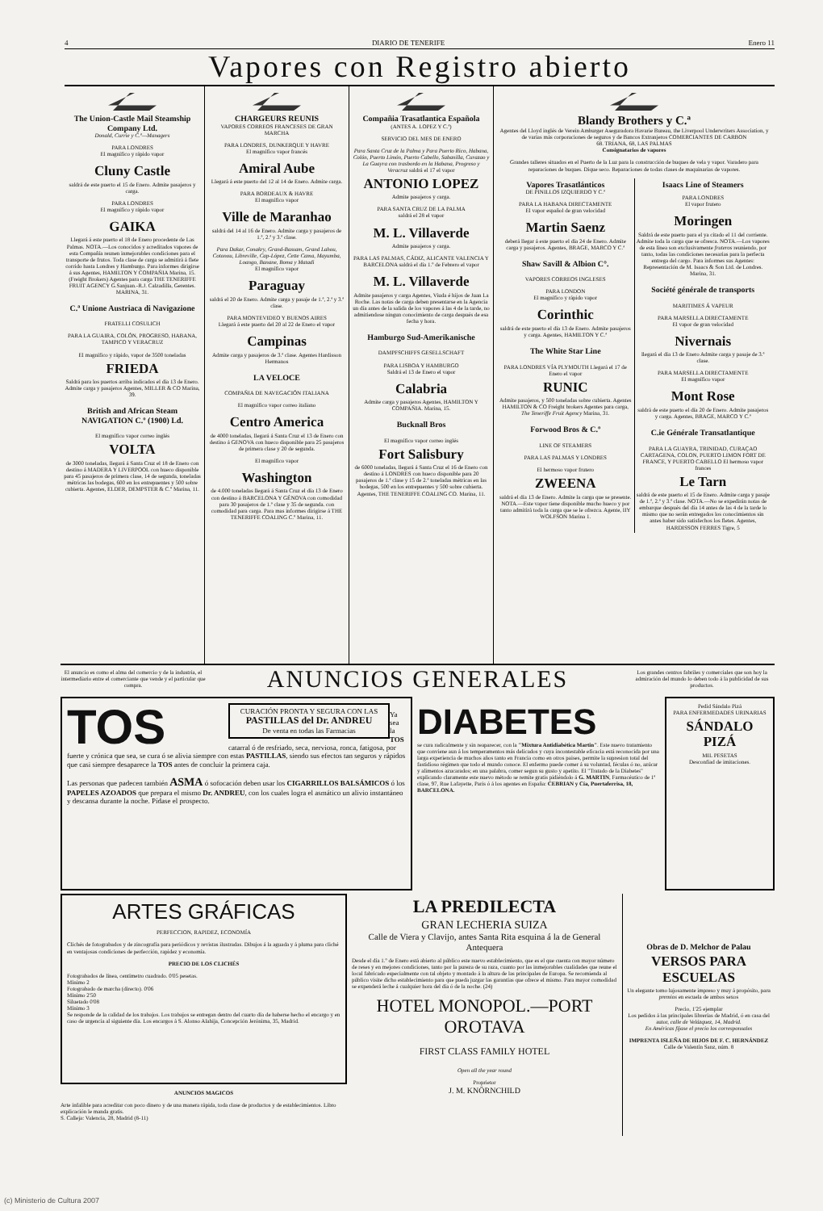4 DIARIO DE TENERIFE Enero 11
Vapores con Registro abierto
The Union-Castle Mail Steamship Company Ltd.
Donald, Currie y C.º—Managers
PARA LONDRES
El magnífico y rápido vapor
Cluny Castle
saldrá de este puerto el 15 de Enero. Admite pasajeros y carga.
PARA LONDRES
El magnífico y rápido vapor
GAIKA
Llegará á este puerto el 18 de Enero procedente de Las Palmas. NOTA.—Los conocidos y acreditados vapores de esta Compañía reunen inmejorables condiciones para el transporte de frutos. Toda clase de carga se admitirá á flete corrido hasta Londres y Hamburgo. Para informes dirigirse á sus Agentes, HAMILTON Y COMPAÑIA Marina, 15. (Freight Brokers) Agentes para carga THE TENERIFFE FRUIT AGENCY G.Sanjuan.-R.J. Calzadilla, Gerentes. MARINA, 31.
C.ª Unione Austriaca di Navigazione
FRATELLI COSULICH
PARA LA GUAIRA, COLÓN, PROGRESO, HABANA, TAMPICO Y VERACRUZ
El magnífico y rápido, vapor de 3500 toneladas
FRIEDA
Saldrá para los puertos arriba indicados el día 13 de Enero. Admite carga y pasajeros Agentes, MILLER & CO Marina, 39.
British and African Steam NAVIGATION C.º (1900) Ld.
El magnífico vapor correo inglés
VOLTA
de 3000 toneladas, llegará á Santa Cruz el 18 de Enero con destino á MADERA Y LIVERPOOL con hueco disponible para 45 pasajeros de primera clase, 14 de segunda, toneladas métricas las bodegas, 600 en los entrepuentes y 500 sobre cubierta. Agentes, ELDER, DEMPSTER & C.º Marina, 11.
CHARGEURS REUNIS
VAPORES CORREOS FRANCESES DE GRAN MARCHA
PARA LONDRES, DUNKERQUE Y HAVRE
El magnífico vapor francés
Amiral Aube
Llegará á este puerto del 12 al 14 de Enero. Admite carga.
PARA BORDEAUX & HAVRE
El magnífico vapor
Ville de Maranhao
saldrá del 14 al 16 de Enero. Admite carga y pasajeros de 1.ª, 2.ª y 3.ª clase.
Para Dakar, Conakry, Grand-Bassam, Grand Lahou, Cotonou, Libreville, Cap-López, Cette Cama, Mayumba, Loango, Banane, Boma y Matadi
El magnífico vapor
Paraguay
saldrá el 20 de Enero. Admite carga y pasaje de 1.ª, 2.ª y 3.ª clase.
PARA MONTEVIDEO Y BUENOS AIRES
Llegará á este puerto del 20 al 22 de Enero el vapor
Campinas
Admite carga y pasajeros de 3.ª clase. Agentes Hardisson Hermanos
LA VELOCE
COMPAÑIA DE NAVEGACIÓN ITALIANA
El magnífico vapor correo italiano
Centro America
de 4000 toneladas, llegará á Santa Cruz el 13 de Enero con destino á GENOVA con hueco disponible para 25 pasajeros de primera clase y 20 de segunda.
El magnífico vapor
Washington
de 4.000 toneladas llegará á Santa Cruz el día 13 de Enero con destino á BARCELONA Y GÉNOVA con comodidad para 30 pasajeros de 1.ª clase y 35 de segunda. con comodidad para carga. Para mas informes dirigirse á THE TENERIFFE COALING C.º Marina, 11.
Compañia Trasatlantica Española
(ANTES A. LOPEZ Y C.ª)
SERVICIO DEL MES DE ENERO
Para Santa Cruz de la Palma y Para Puerto Rico, Habana, Colón, Puerto Limón, Puerto Cabello, Sabanilla, Curazao y La Guayra con trasbordo en la Habana, Progreso y Veracruz saldrá el 17 el vapor
ANTONIO LOPEZ
Admite pasajeros y carga.
PARA SANTA CRUZ DE LA PALMA
saldrá el 28 el vapor
M. L. Villaverde
Admite pasajeros y carga.
PARA LAS PALMAS, CÁDIZ, ALICANTE VALENCIA Y BARCELONA saldrá el día 1.º de Febrero el vapor
M. L. Villaverde
Admite pasajeros y carga Agentes, Viuda é hijos de Juan La Roche. Las notas de carga deben presentarse en la Agencia un día antes de la salida de los vapores á las 4 de la tarde, no admitiendose ningun conocimiento de carga después de esa fecha y hora.
Hamburgo Sud-Amerikanische
DAMPFSCHIFFS GESELLSCHAFT
PARA LISBOA Y HAMBURGO
Saldrá el 13 de Enero el vapor
Calabria
Admite carga y pasajeros Agentes, HAMILTON Y COMPAÑIA. Marina, 15.
Bucknall Bros
El magnífico vapor correo inglés
Fort Salisbury
de 6000 toneladas, llegará á Santa Cruz el 16 de Enero con destino á LONDRES con hueco disponible para 20 pasajeros de 1.ª clase y 15 de 2.ª toneladas métricas en las bodegas, 500 en los entrepuentes y 500 sobre cubierta. Agentes, THE TENERIFFE COALING CO. Marina, 11.
Blandy Brothers y C.ª
Agentes del Lloyd inglés de Verein Amburger Aseguradora Havarie Bureau, the Liverpool Underwriters Association, y de varias más corporaciones de seguros y de Bancos Extranjeros COMERCIANTES DE CARBON
68. TRIANA, 68, LAS PALMAS
Consignatarios de vapores
Grandes talleres situados en el Puerto de la Luz para la construcción de buques de vela y vapor. Varadero para reparaciones de buques. Dique seco. Reparaciones de todas clases de maquinarias de vapores.
Vapores Trasatlánticos
DE PINILLOS IZQUIERDO Y C.ª
PARA LA HABANA DIRECTAMENTE
El vapor español de gran velocidad
Martin Saenz
deberá llegar á este puerto el día 24 de Enero. Admite carga y pasajeros. Agentes, BRAGE, MARCO Y C.ª
Shaw Savill & Albion C°.
VAPORES CORREOS INGLESES
PARA LONDON
El magnífico y rápido vapor
Corinthic
saldrá de este puerto el día 13 de Enero. Admite pasajeros y carga. Agentes, HAMILTON Y C.ª
The White Star Line
PARA LONDRES VÍA PLYMOUTH Llegará el 17 de Enero el vapor
RUNIC
Admite pasajeros, y 500 toneladas sobre cubierta. Agentes HAMILTON & CO Freight brokers Agentes para carga, The Teneriffe Fruit Agency Marina, 31.
Forwood Bros & C.º
LINE OF STEAMERS
PARA LAS PALMAS Y LONDRES
El hermoso vapor frutero
ZWEENA
saldrá el día 13 de Enero. Admite la carga que se presente. NOTA.—Este vapor tiene disponible mucho hueco y por tanto admitirá toda la carga que se le ofrezca. Agente, IIY WOLFSON Marina 1.
Isaacs Line of Steamers
PARA LONDRES
El vapor frutero
Moringen
Saldrá de este puerto para el ya citado el 11 del corriente. Admite toda la carga que se ofresca. NOTA.—Los vapores de esta línea son exclusivamente fruteros reuniendo, por tanto, todas las condiciones necesarias para la perfecta entrega del cargo. Para informes sus Agentes: Representación de M. Isaacs & Son Ltd. de Londres. Marina, 31.
Société générale de transports
MARITIMES Á VAPEUR
PARA MARSELLA DIRECTAMENTE
El vapor de gran velocidad
Nivernais
llegará el día 13 de Enero Admite carga y pasaje de 3.ª clase.
PARA MARSELLA DIRECTAMENTE
El magnífico vapor
Mont Rose
saldrá de este puerto el día 20 de Enero. Admite pasajeros y carga. Agentes, BRAGE, MARCO Y C.ª
C.ie Générale Transatlantique
PARA LA GUAYRA, TRINIDAD, CURAÇAO CARTAGENA, COLON, PUERTO LIMON FORT DE FRANCE, Y PUERTO CABELLO El hermoso vapor frances
Le Tarn
saldrá de este puerto el 15 de Enero. Admite carga y pasaje de 1.ª, 2.ª y 3.ª clase. NOTA.—No se expedirán notas de embarque después del día 14 antes de las 4 de la tarde lo mismo que no serán entregados los conocimientos sin antes haber sido satisfechos los fletes. Agentes, HARDISSON FERRES Tigre, 5
El anuncio es como el alma del comercio y de la industria, el intermediario entre el comerciante que vende y el particular que compra. ANUNCIOS GENERALES Los grandes centros fabriles y comerciales que son hoy la admiración del mundo lo deben todo á la publicidad de sus productos.
TOS
CURACIÓN PRONTA Y SEGURA CON LAS
PASTILLAS del Dr. ANDREU
De venta en todas las Farmacias
Ya sea la TOS catarral ó de resfriado, seca, nerviosa, ronca, fatigosa, por fuerte y crónica que sea, se cura ó se alivia siempre con estas PASTILLAS, siendo sus efectos tan seguros y rápidos que casi siempre desaparece la TOS antes de concluir la primera caja.
Las personas que padecen también ASMA ó sofocación deben usar los CIGARRILLOS BALSÁMICOS ó los PAPELES AZOADOS que prepara el mismo Dr. ANDREU, con los cuales logra el asmático un alivio instantáneo y descansa durante la noche. Pídase el prospecto.
DIABETES
se cura radicalmente y sin reaparecer, con la "Mixtura Antidiabética Martin". Este nuevo tratamiento que conviene aun á los temperamentos más delicados y cuya incontestable eficacia está reconocida por una larga experiencia de muchos años tanto en Francia como en otros paises, permite la supresion total del fastidioso régimen que todo el mundo conoce. El enfermo puede comer á su voluntad, féculas ó no, azúcar y alimentos azucarados; en una palabra, comer segun su gusto y apetito. El "Tratado de la Diabetes" explicando claramente este nuevo método se remite gratis pidiéndolo á G. MARTIN, Farmacéutico de 1ª clase, 97, Rue Lafayette, Paris ó á los agentes en España: CEBRIAN y Cía, Puertaferrisa, 18, BARCELONA.
Pedid Sándalo Pizá
PARA ENFERMEDADES URINARIAS
SÁNDALO PIZÁ
MIL PESETAS
Desconfiad de imitaciones.
ARTES GRÁFICAS
PERFECCION, RAPIDEZ, ECONOMÍA
Clichés de fotograbados y de zincografía para periódicos y revistas ilustradas. Dibujos á la aguada y á pluma para cliché en ventajosas condiciones de perfección, rapidez y economía.
PRECIO DE LOS CLICHÉS
Fotograbados de línea, centímetro cuadrado. 0'05 pesetas.
Mínimo 2
Fotograbado de marcha (directo). 0'06
Mínimo 2'50
Siluetado 0'08
Mínimo 3
Se responde de la calidad de los trabajos. Los trabajos se entregan dentro del cuarto día de haberse hecho el encargo y en caso de urgencia al siguiente día. Los encargos á S. Alonso Alahija, Concepción Jerónima, 35, Madrid.
ANUNCIOS MAGICOS
Arte infalible para acreditar con poco dinero y de una manera rápida, toda clase de productos y de establecimientos. Libro explicación le manda gratis.
S. Calleja: Valencia, 28, Madrid (8-11)
LA PREDILECTA
GRAN LECHERIA SUIZA
Calle de Viera y Clavijo, antes Santa Rita esquina á la de General Antequera
Desde el día 1.º de Enero está abierto al público este nuevo establecimiento, que es el que cuenta con mayor número de reses y en mejores condiciones, tanto por la pureza de su raza, cuanto por las inmejorables cualidades que reune el local fabricado especialmente con tal objeto y montado á la altura de las principales de Europa. Se recomienda al público visite dicho establecimiento para que pueda juzgar las garantías que ofrece el mismo. Para mayor comodidad se expenderá leche á cualquier hora del día ó de la noche. (24)
HOTEL MONOPOL.—PORT OROTAVA
FIRST CLASS FAMILY HOTEL
Open all the year round
Proprietor
J. M. KNÖRNCHILD
Obras de D. Melchor de Palau
VERSOS PARA ESCUELAS
Un elegante tomo lujosamente impreso y muy á propósito, para premios en escuela de ambos sexos
Precio, 1'25 ejemplar
Los pedidos á las principales librerías de Madrid, ó en casa del autor, calle de Velázquez, 14, Madrid.
En Américas fíjase el precio los corresponsales
IMPRENTA ISLEÑA DE HIJOS DE F. C. HERNÁNDEZ
Calle de Valentín Sanz, núm. 8
(c) Ministerio de Cultura 2007